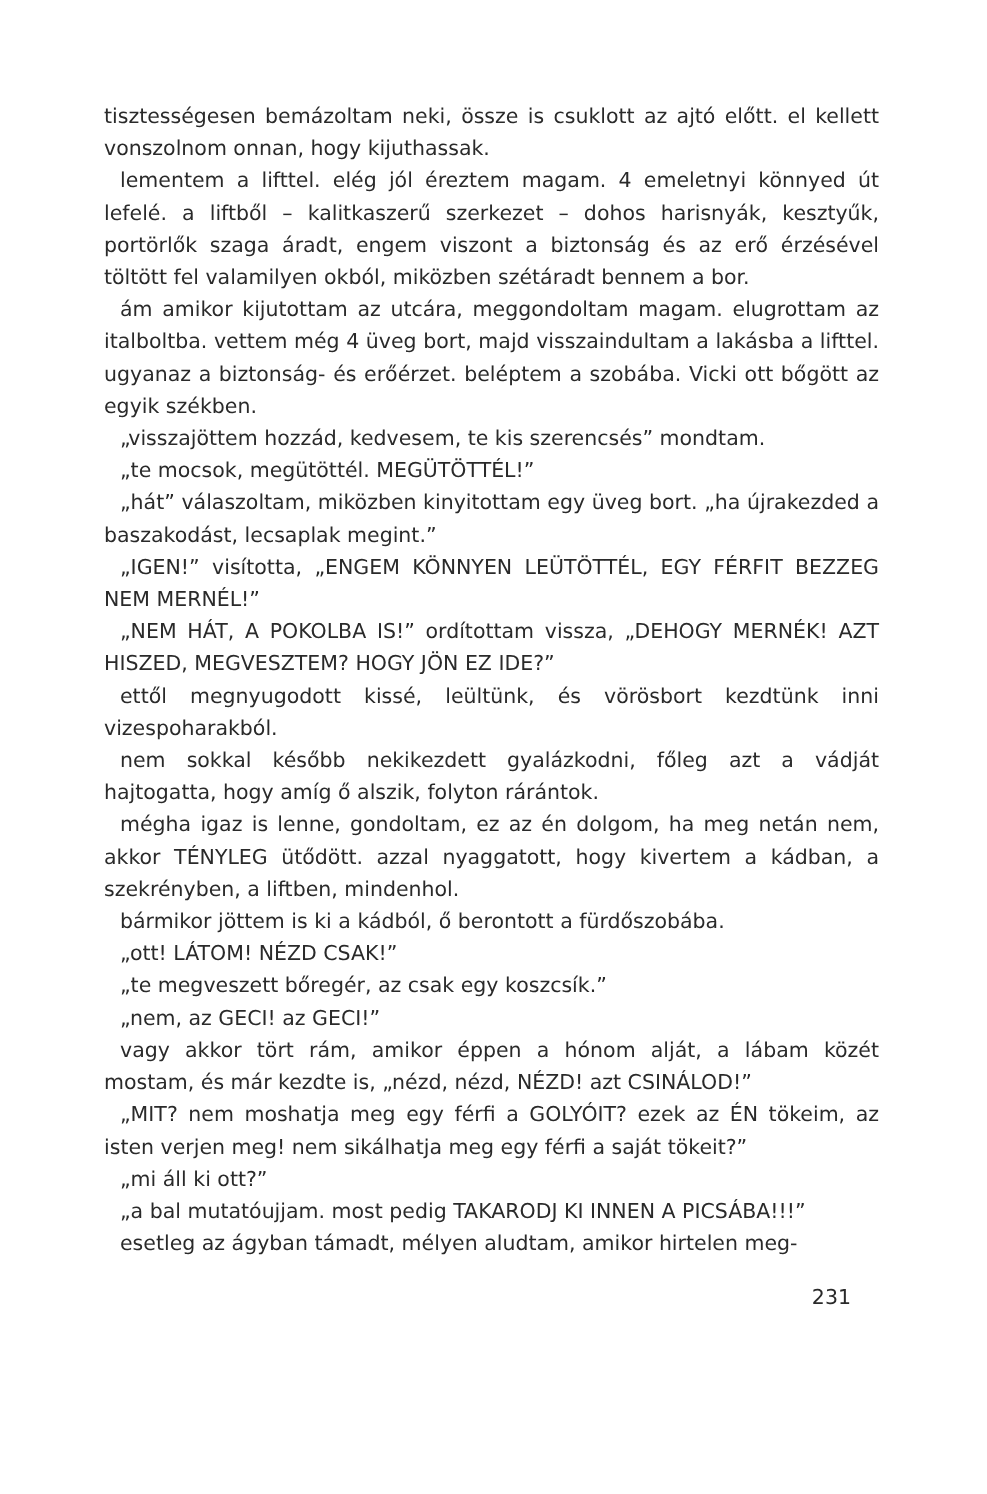tisztességesen bemázoltam neki, össze is csuklott az ajtó előtt. el kellett vonszolnom onnan, hogy kijuthassak.
lementem a lifttel. elég jól éreztem magam. 4 emeletnyi könnyed út lefelé. a liftből – kalitkaszerű szerkezet – dohos harisnyák, kesztyűk, portörlők szaga áradt, engem viszont a biztonság és az erő érzésével töltött fel valamilyen okból, miközben szétáradt bennem a bor.
ám amikor kijutottam az utcára, meggondoltam magam. elugrottam az italboltba. vettem még 4 üveg bort, majd visszaindultam a lakásba a lifttel. ugyanaz a biztonság- és erőérzet. beléptem a szobába. Vicki ott bőgött az egyik székben.
„visszajöttem hozzád, kedvesem, te kis szerencsés” mondtam.
„te mocsok, megütöttél. MEGÜTÖTTÉL!”
„hát” válaszoltam, miközben kinyitottam egy üveg bort. „ha újrakezded a baszakodást, lecsaplak megint.”
„IGEN!” visította, „ENGEM KÖNNYEN LEÜTÖTTÉL, EGY FÉRFIT BEZZEG NEM MERNÉL!”
„NEM HÁT, A POKOLBA IS!” ordítottam vissza, „DEHOGY MERNÉK! AZT HISZED, MEGVESZTEM? HOGY JÖN EZ IDE?”
ettől megnyugodott kissé, leültünk, és vörösbort kezdtünk inni vizespoharakból.
nem sokkal később nekikezdett gyalázkodni, főleg azt a vádját hajtogatta, hogy amíg ő alszik, folyton rárántok.
mégha igaz is lenne, gondoltam, ez az én dolgom, ha meg netán nem, akkor TÉNYLEG ütődött. azzal nyaggatott, hogy kivertem a kádban, a szekrényben, a liftben, mindenhol.
bármikor jöttem is ki a kádból, ő berontott a fürdőszobába.
„ott! LÁTOM! NÉZD CSAK!”
„te megveszett bőregér, az csak egy koszcsík.”
„nem, az GECI! az GECI!”
vagy akkor tört rám, amikor éppen a hónom alját, a lábam közét mostam, és már kezdte is, „nézd, nézd, NÉZD! azt CSINÁLOD!”
„MIT? nem moshatja meg egy férfi a GOLYÓIT? ezek az ÉN tökeim, az isten verjen meg! nem sikálhatja meg egy férfi a saját tökeit?”
„mi áll ki ott?”
„a bal mutatóujjam. most pedig TAKARODJ KI INNEN A PICSÁBA!!!”
esetleg az ágyban támadt, mélyen aludtam, amikor hirtelen meg-
231